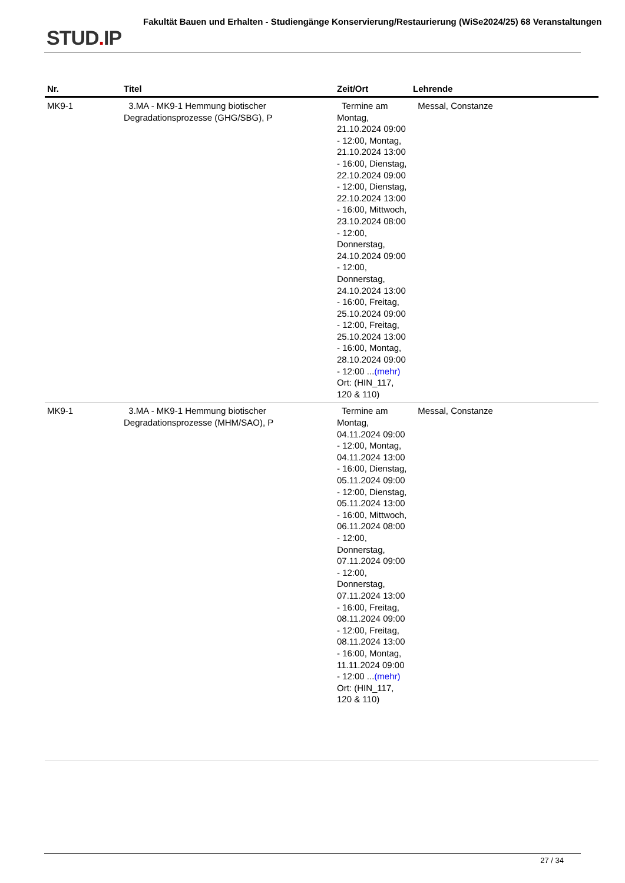STUD. IP
Fakultät Bauen und Erhalten - Studiengänge Konservierung/Restaurierung (WiSe2024/25) 68 Veranstaltungen
| Nr. | Titel | Zeit/Ort | Lehrende |
| --- | --- | --- | --- |
| MK9-1 | 3.MA - MK9-1 Hemmung biotischer Degradationsprozesse (GHG/SBG), P | Termine am Montag, 21.10.2024 09:00 - 12:00, Montag, 21.10.2024 13:00 - 16:00, Dienstag, 22.10.2024 09:00 - 12:00, Dienstag, 22.10.2024 13:00 - 16:00, Mittwoch, 23.10.2024 08:00 - 12:00, Donnerstag, 24.10.2024 09:00 - 12:00, Donnerstag, 24.10.2024 13:00 - 16:00, Freitag, 25.10.2024 09:00 - 12:00, Freitag, 25.10.2024 13:00 - 16:00, Montag, 28.10.2024 09:00 - 12:00 ... (mehr) Ort: (HIN_117, 120 & 110) | Messal, Constanze |
| MK9-1 | 3.MA - MK9-1 Hemmung biotischer Degradationsprozesse (MHM/SAO), P | Termine am Montag, 04.11.2024 09:00 - 12:00, Montag, 04.11.2024 13:00 - 16:00, Dienstag, 05.11.2024 09:00 - 12:00, Dienstag, 05.11.2024 13:00 - 16:00, Mittwoch, 06.11.2024 08:00 - 12:00, Donnerstag, 07.11.2024 09:00 - 12:00, Donnerstag, 07.11.2024 13:00 - 16:00, Freitag, 08.11.2024 09:00 - 12:00, Freitag, 08.11.2024 13:00 - 16:00, Montag, 11.11.2024 09:00 - 12:00 ... (mehr) Ort: (HIN_117, 120 & 110) | Messal, Constanze |
27 / 34